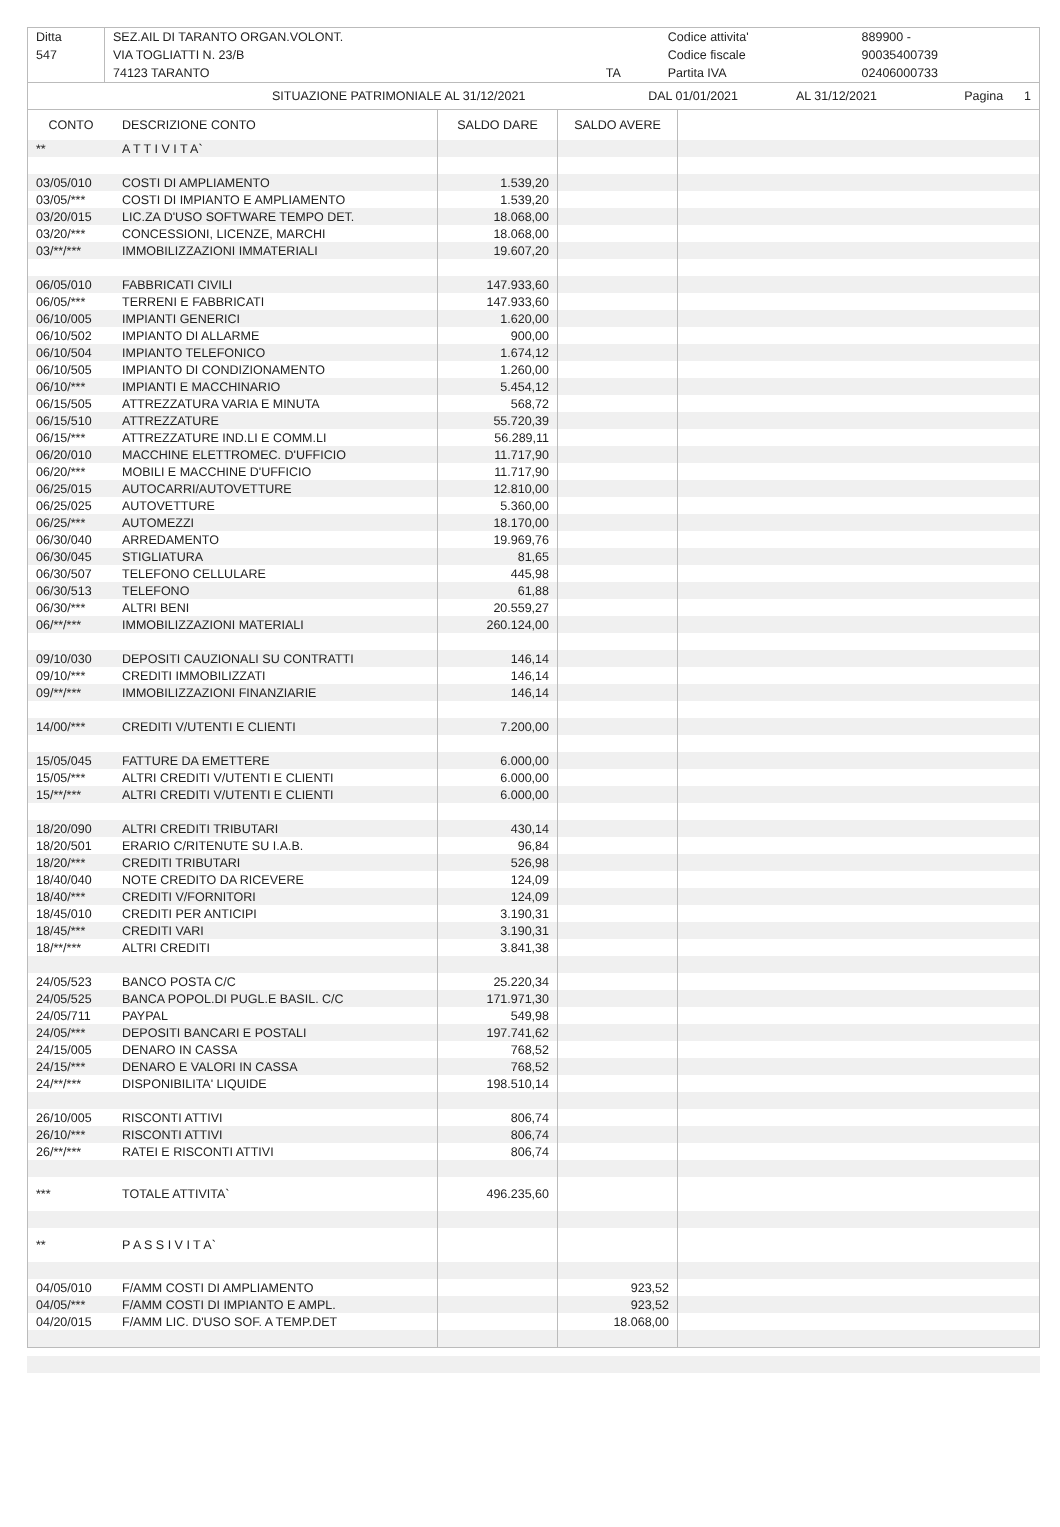| Ditta | SEZ.AIL DI TARANTO ORGAN.VOLONT. | | Codice attivita' | 889900 - |
| 547 | VIA TOGLIATTI N. 23/B | | Codice fiscale | 90035400739 |
| | 74123 TARANTO | TA | Partita IVA | 02406000733 |
| | SITUAZIONE PATRIMONIALE AL 31/12/2021 | DAL 01/01/2021 | AL 31/12/2021 | Pagina 1 |
| CONTO | DESCRIZIONE CONTO | SALDO DARE | SALDO AVERE | |
| --- | --- | --- | --- | --- |
| ** | A T T I V I T A` | | | |
| 03/05/010 | COSTI DI AMPLIAMENTO | 1.539,20 | | |
| 03/05/*** | COSTI DI IMPIANTO E AMPLIAMENTO | 1.539,20 | | |
| 03/20/015 | LIC.ZA D'USO SOFTWARE TEMPO DET. | 18.068,00 | | |
| 03/20/*** | CONCESSIONI, LICENZE, MARCHI | 18.068,00 | | |
| 03/**/*** | IMMOBILIZZAZIONI IMMATERIALI | 19.607,20 | | |
| 06/05/010 | FABBRICATI CIVILI | 147.933,60 | | |
| 06/05/*** | TERRENI E FABBRICATI | 147.933,60 | | |
| 06/10/005 | IMPIANTI GENERICI | 1.620,00 | | |
| 06/10/502 | IMPIANTO DI ALLARME | 900,00 | | |
| 06/10/504 | IMPIANTO TELEFONICO | 1.674,12 | | |
| 06/10/505 | IMPIANTO DI CONDIZIONAMENTO | 1.260,00 | | |
| 06/10/*** | IMPIANTI E MACCHINARIO | 5.454,12 | | |
| 06/15/505 | ATTREZZATURA VARIA E MINUTA | 568,72 | | |
| 06/15/510 | ATTREZZATURE | 55.720,39 | | |
| 06/15/*** | ATTREZZATURE IND.LI E COMM.LI | 56.289,11 | | |
| 06/20/010 | MACCHINE ELETTROMEC. D'UFFICIO | 11.717,90 | | |
| 06/20/*** | MOBILI E MACCHINE D'UFFICIO | 11.717,90 | | |
| 06/25/015 | AUTOCARRI/AUTOVETTURE | 12.810,00 | | |
| 06/25/025 | AUTOVETTURE | 5.360,00 | | |
| 06/25/*** | AUTOMEZZI | 18.170,00 | | |
| 06/30/040 | ARREDAMENTO | 19.969,76 | | |
| 06/30/045 | STIGLIATURA | 81,65 | | |
| 06/30/507 | TELEFONO CELLULARE | 445,98 | | |
| 06/30/513 | TELEFONO | 61,88 | | |
| 06/30/*** | ALTRI BENI | 20.559,27 | | |
| 06/**/*** | IMMOBILIZZAZIONI MATERIALI | 260.124,00 | | |
| 09/10/030 | DEPOSITI CAUZIONALI SU CONTRATTI | 146,14 | | |
| 09/10/*** | CREDITI IMMOBILIZZATI | 146,14 | | |
| 09/**/*** | IMMOBILIZZAZIONI FINANZIARIE | 146,14 | | |
| 14/00/*** | CREDITI V/UTENTI E CLIENTI | 7.200,00 | | |
| 15/05/045 | FATTURE DA EMETTERE | 6.000,00 | | |
| 15/05/*** | ALTRI CREDITI V/UTENTI E CLIENTI | 6.000,00 | | |
| 15/**/*** | ALTRI CREDITI V/UTENTI E CLIENTI | 6.000,00 | | |
| 18/20/090 | ALTRI CREDITI TRIBUTARI | 430,14 | | |
| 18/20/501 | ERARIO C/RITENUTE SU I.A.B. | 96,84 | | |
| 18/20/*** | CREDITI TRIBUTARI | 526,98 | | |
| 18/40/040 | NOTE CREDITO DA RICEVERE | 124,09 | | |
| 18/40/*** | CREDITI V/FORNITORI | 124,09 | | |
| 18/45/010 | CREDITI PER ANTICIPI | 3.190,31 | | |
| 18/45/*** | CREDITI VARI | 3.190,31 | | |
| 18/**/*** | ALTRI CREDITI | 3.841,38 | | |
| 24/05/523 | BANCO POSTA C/C | 25.220,34 | | |
| 24/05/525 | BANCA POPOL.DI PUGL.E BASIL. C/C | 171.971,30 | | |
| 24/05/711 | PAYPAL | 549,98 | | |
| 24/05/*** | DEPOSITI BANCARI E POSTALI | 197.741,62 | | |
| 24/15/005 | DENARO IN CASSA | 768,52 | | |
| 24/15/*** | DENARO E VALORI IN CASSA | 768,52 | | |
| 24/**/*** | DISPONIBILITA' LIQUIDE | 198.510,14 | | |
| 26/10/005 | RISCONTI ATTIVI | 806,74 | | |
| 26/10/*** | RISCONTI ATTIVI | 806,74 | | |
| 26/**/*** | RATEI E RISCONTI ATTIVI | 806,74 | | |
| *** | TOTALE ATTIVITA` | 496.235,60 | | |
| ** | P A S S I V I T A` | | | |
| 04/05/010 | F/AMM COSTI DI AMPLIAMENTO | | 923,52 | |
| 04/05/*** | F/AMM COSTI DI IMPIANTO E AMPL. | | 923,52 | |
| 04/20/015 | F/AMM LIC. D'USO SOF. A TEMP.DET | | 18.068,00 | |